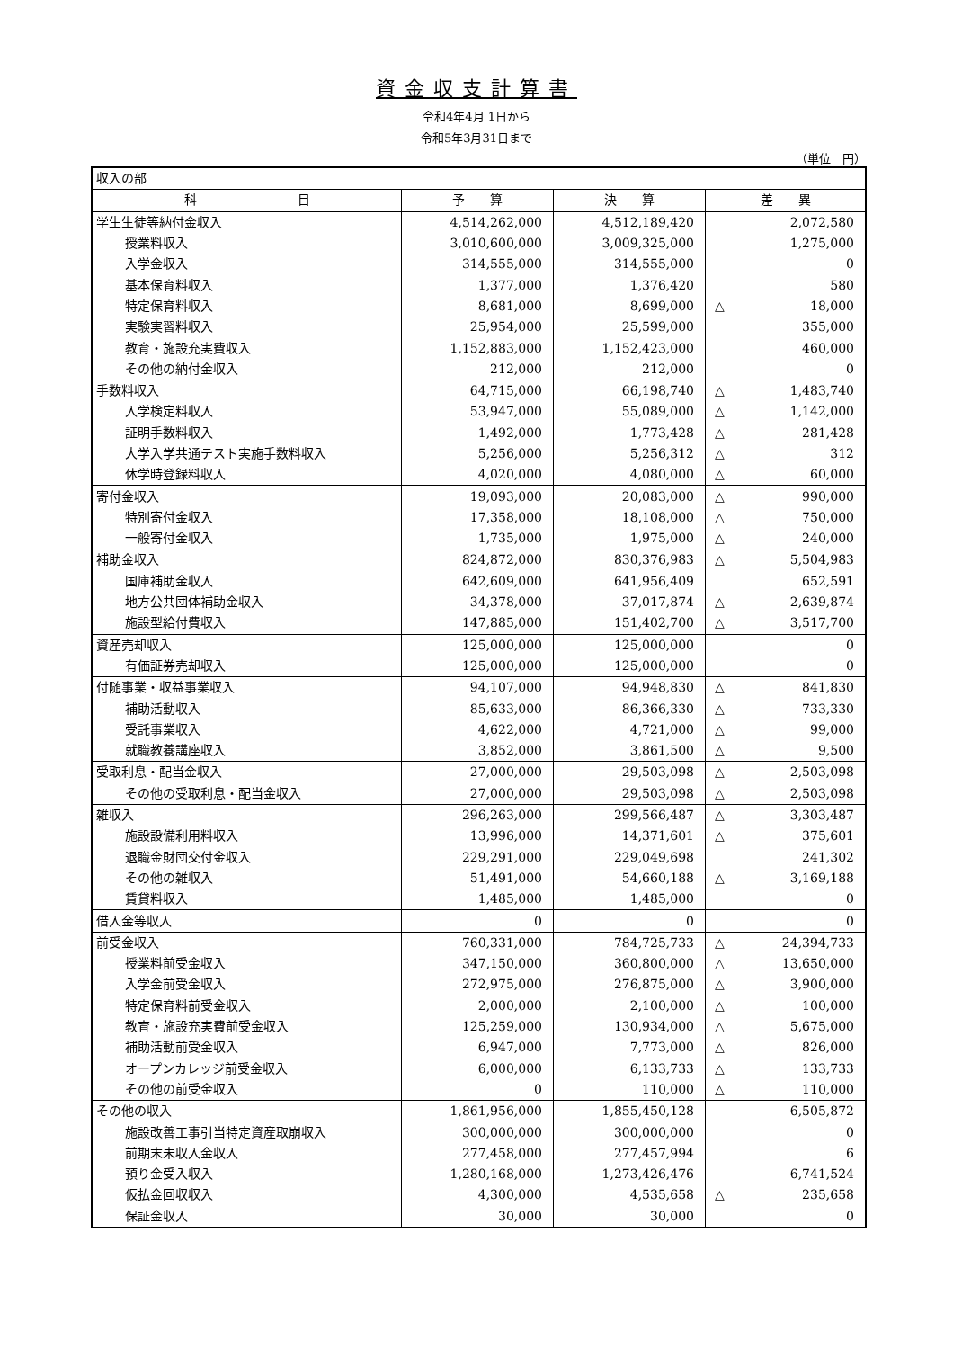資金収支計算書
令和4年4月 1日から
令和5年3月31日まで
（単位　円）
| 収入の部 | | | | |
| 科 目 | 予 算 | 決 算 | 差 異 | |
| 学生生徒等納付金収入 | 4,514,262,000 | 4,512,189,420 | | 2,072,580 |
| 授業料収入 | 3,010,600,000 | 3,009,325,000 | | 1,275,000 |
| 入学金収入 | 314,555,000 | 314,555,000 | | 0 |
| 基本保育料収入 | 1,377,000 | 1,376,420 | | 580 |
| 特定保育料収入 | 8,681,000 | 8,699,000 | △ | 18,000 |
| 実験実習料収入 | 25,954,000 | 25,599,000 | | 355,000 |
| 教育・施設充実費収入 | 1,152,883,000 | 1,152,423,000 | | 460,000 |
| その他の納付金収入 | 212,000 | 212,000 | | 0 |
| 手数料収入 | 64,715,000 | 66,198,740 | △ | 1,483,740 |
| 入学検定料収入 | 53,947,000 | 55,089,000 | △ | 1,142,000 |
| 証明手数料収入 | 1,492,000 | 1,773,428 | △ | 281,428 |
| 大学入学共通テスト実施手数料収入 | 5,256,000 | 5,256,312 | △ | 312 |
| 休学時登録料収入 | 4,020,000 | 4,080,000 | △ | 60,000 |
| 寄付金収入 | 19,093,000 | 20,083,000 | △ | 990,000 |
| 特別寄付金収入 | 17,358,000 | 18,108,000 | △ | 750,000 |
| 一般寄付金収入 | 1,735,000 | 1,975,000 | △ | 240,000 |
| 補助金収入 | 824,872,000 | 830,376,983 | △ | 5,504,983 |
| 国庫補助金収入 | 642,609,000 | 641,956,409 | | 652,591 |
| 地方公共団体補助金収入 | 34,378,000 | 37,017,874 | △ | 2,639,874 |
| 施設型給付費収入 | 147,885,000 | 151,402,700 | △ | 3,517,700 |
| 資産売却収入 | 125,000,000 | 125,000,000 | | 0 |
| 有価証券売却収入 | 125,000,000 | 125,000,000 | | 0 |
| 付随事業・収益事業収入 | 94,107,000 | 94,948,830 | △ | 841,830 |
| 補助活動収入 | 85,633,000 | 86,366,330 | △ | 733,330 |
| 受託事業収入 | 4,622,000 | 4,721,000 | △ | 99,000 |
| 就職教養講座収入 | 3,852,000 | 3,861,500 | △ | 9,500 |
| 受取利息・配当金収入 | 27,000,000 | 29,503,098 | △ | 2,503,098 |
| その他の受取利息・配当金収入 | 27,000,000 | 29,503,098 | △ | 2,503,098 |
| 雑収入 | 296,263,000 | 299,566,487 | △ | 3,303,487 |
| 施設設備利用料収入 | 13,996,000 | 14,371,601 | △ | 375,601 |
| 退職金財団交付金収入 | 229,291,000 | 229,049,698 | | 241,302 |
| その他の雑収入 | 51,491,000 | 54,660,188 | △ | 3,169,188 |
| 賃貸料収入 | 1,485,000 | 1,485,000 | | 0 |
| 借入金等収入 | 0 | 0 | | 0 |
| 前受金収入 | 760,331,000 | 784,725,733 | △ | 24,394,733 |
| 授業料前受金収入 | 347,150,000 | 360,800,000 | △ | 13,650,000 |
| 入学金前受金収入 | 272,975,000 | 276,875,000 | △ | 3,900,000 |
| 特定保育料前受金収入 | 2,000,000 | 2,100,000 | △ | 100,000 |
| 教育・施設充実費前受金収入 | 125,259,000 | 130,934,000 | △ | 5,675,000 |
| 補助活動前受金収入 | 6,947,000 | 7,773,000 | △ | 826,000 |
| オープンカレッジ前受金収入 | 6,000,000 | 6,133,733 | △ | 133,733 |
| その他の前受金収入 | 0 | 110,000 | △ | 110,000 |
| その他の収入 | 1,861,956,000 | 1,855,450,128 | | 6,505,872 |
| 施設改善工事引当特定資産取崩収入 | 300,000,000 | 300,000,000 | | 0 |
| 前期末未収入金収入 | 277,458,000 | 277,457,994 | | 6 |
| 預り金受入収入 | 1,280,168,000 | 1,273,426,476 | | 6,741,524 |
| 仮払金回収収入 | 4,300,000 | 4,535,658 | △ | 235,658 |
| 保証金収入 | 30,000 | 30,000 | | 0 |